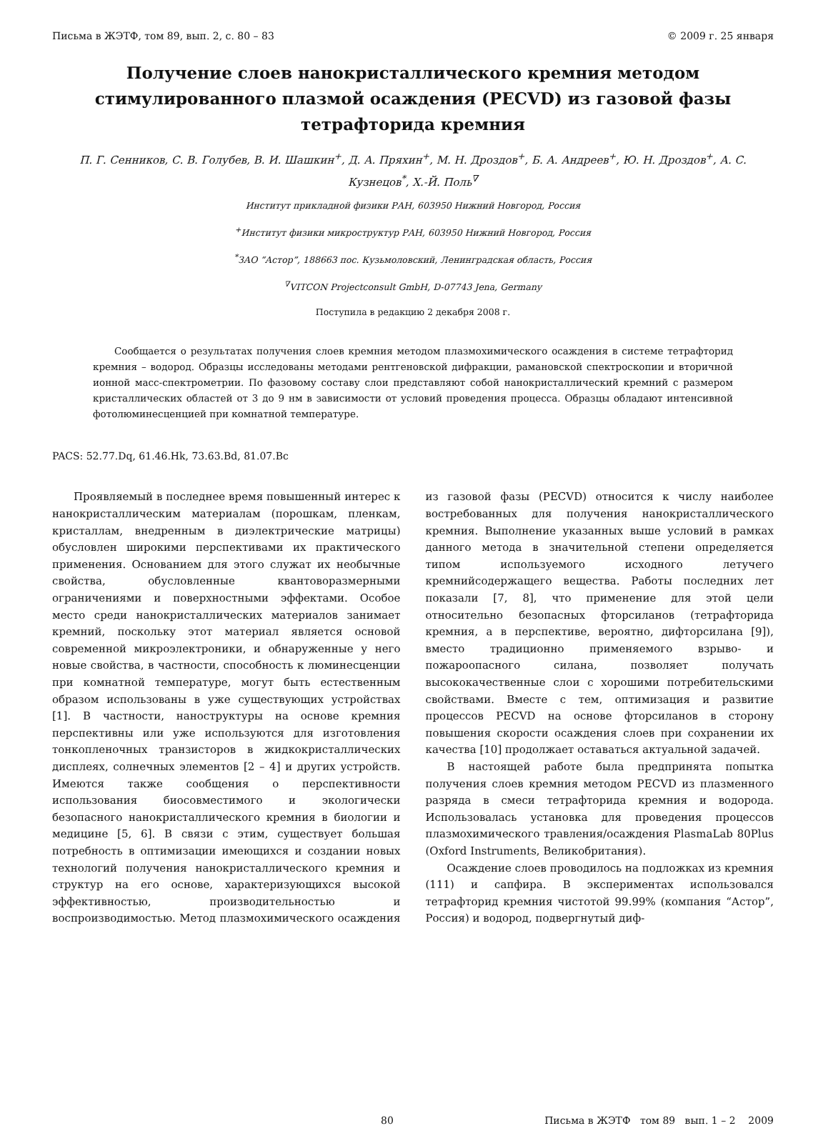Письма в ЖЭТФ, том 89, вып. 2, с. 80 – 83 © 2009 г. 25 января
Получение слоев нанокристаллического кремния методом стимулированного плазмой осаждения (PECVD) из газовой фазы тетрафторида кремния
П. Г. Сенников, С. В. Голубев, В. И. Шашкин<sup>+</sup>, Д. А. Пряхин<sup>+</sup>, М. Н. Дроздов<sup>+</sup>, Б. А. Андреев<sup>+</sup>, Ю. Н. Дроздов<sup>+</sup>, А. С. Кузнецов<sup>*</sup>, Х.-Й. Поль<sup>∇</sup>
Институт прикладной физики РАН, 603950 Нижний Новгород, Россия
<sup>+</sup>Институт физики микроструктур РАН, 603950 Нижний Новгород, Россия
<sup>*</sup> ЗАО “Астор”, 188663 пос. Кузьмоловский, Ленинградская область, Россия
<sup>∇</sup>VITCON Projectconsult GmbH, D-07743 Jena, Germany
Поступила в редакцию 2 декабря 2008 г.
Сообщается о результатах получения слоев кремния методом плазмохимического осаждения в системе тетрафторид кремния – водород. Образцы исследованы методами рентгеновской дифракции, рамановской спектроскопии и вторичной ионной масс-спектрометрии. По фазовому составу слои представляют собой нанокристаллический кремний с размером кристаллических областей от 3 до 9 нм в зависимости от условий проведения процесса. Образцы обладают интенсивной фотолюминесценцией при комнатной температуре.
PACS: 52.77.Dq, 61.46.Hk, 73.63.Bd, 81.07.Bc
Проявляемый в последнее время повышенный интерес к нанокристаллическим материалам (порошкам, пленкам, кристаллам, внедренным в диэлектрические матрицы) обусловлен широкими перспективами их практического применения. Основанием для этого служат их необычные свойства, обусловленные квантоворазмерными ограничениями и поверхностными эффектами. Особое место среди нанокристаллических материалов занимает кремний, поскольку этот материал является основой современной микроэлектроники, и обнаруженные у него новые свойства, в частности, способность к люминесценции при комнатной температуре, могут быть естественным образом использованы в уже существующих устройствах [1]. В частности, наноструктуры на основе кремния перспективны или уже используются для изготовления тонкопленочных транзисторов в жидкокристаллических дисплеях, солнечных элементов [2 – 4] и других устройств. Имеются также сообщения о перспективности использования биосовместимого и экологически безопасного нанокристаллического кремния в биологии и медицине [5, 6]. В связи с этим, существует большая потребность в оптимизации имеющихся и создании новых технологий получения нанокристаллического кремния и структур на его основе, характеризующихся высокой эффективностью, производительностью и воспроизводимостью. Метод плазмохимического осаждения из газовой фазы (PECVD) относится к числу наиболее востребованных для получения нанокристаллического кремния. Выполнение указанных выше условий в рамках данного метода в значительной степени определяется типом используемого исходного летучего кремнийсодержащего вещества. Работы последних лет показали [7, 8], что применение для этой цели относительно безопасных фторсиланов (тетрафторида кремния, а в перспективе, вероятно, дифторсилана [9]), вместо традиционно применяемого взрыво- и пожароопасного силана, позволяет получать высококачественные слои с хорошими потребительскими свойствами. Вместе с тем, оптимизация и развитие процессов PECVD на основе фторсиланов в сторону повышения скорости осаждения слоев при сохранении их качества [10] продолжает оставаться актуальной задачей.
В настоящей работе была предпринята попытка получения слоев кремния методом PECVD из плазменного разряда в смеси тетрафторида кремния и водорода. Использовалась установка для проведения процессов плазмохимического травления/осаждения PlasmaLab 80Plus (Oxford Instruments, Великобритания).
Осаждение слоев проводилось на подложках из кремния (111) и сапфира. В экспериментах использовался тетрафторид кремния чистотой 99.99% (компания “Астор”, Россия) и водород, подвергнутый диф-
80 Письма в ЖЭТФ том 89 вып. 1 – 2 2009